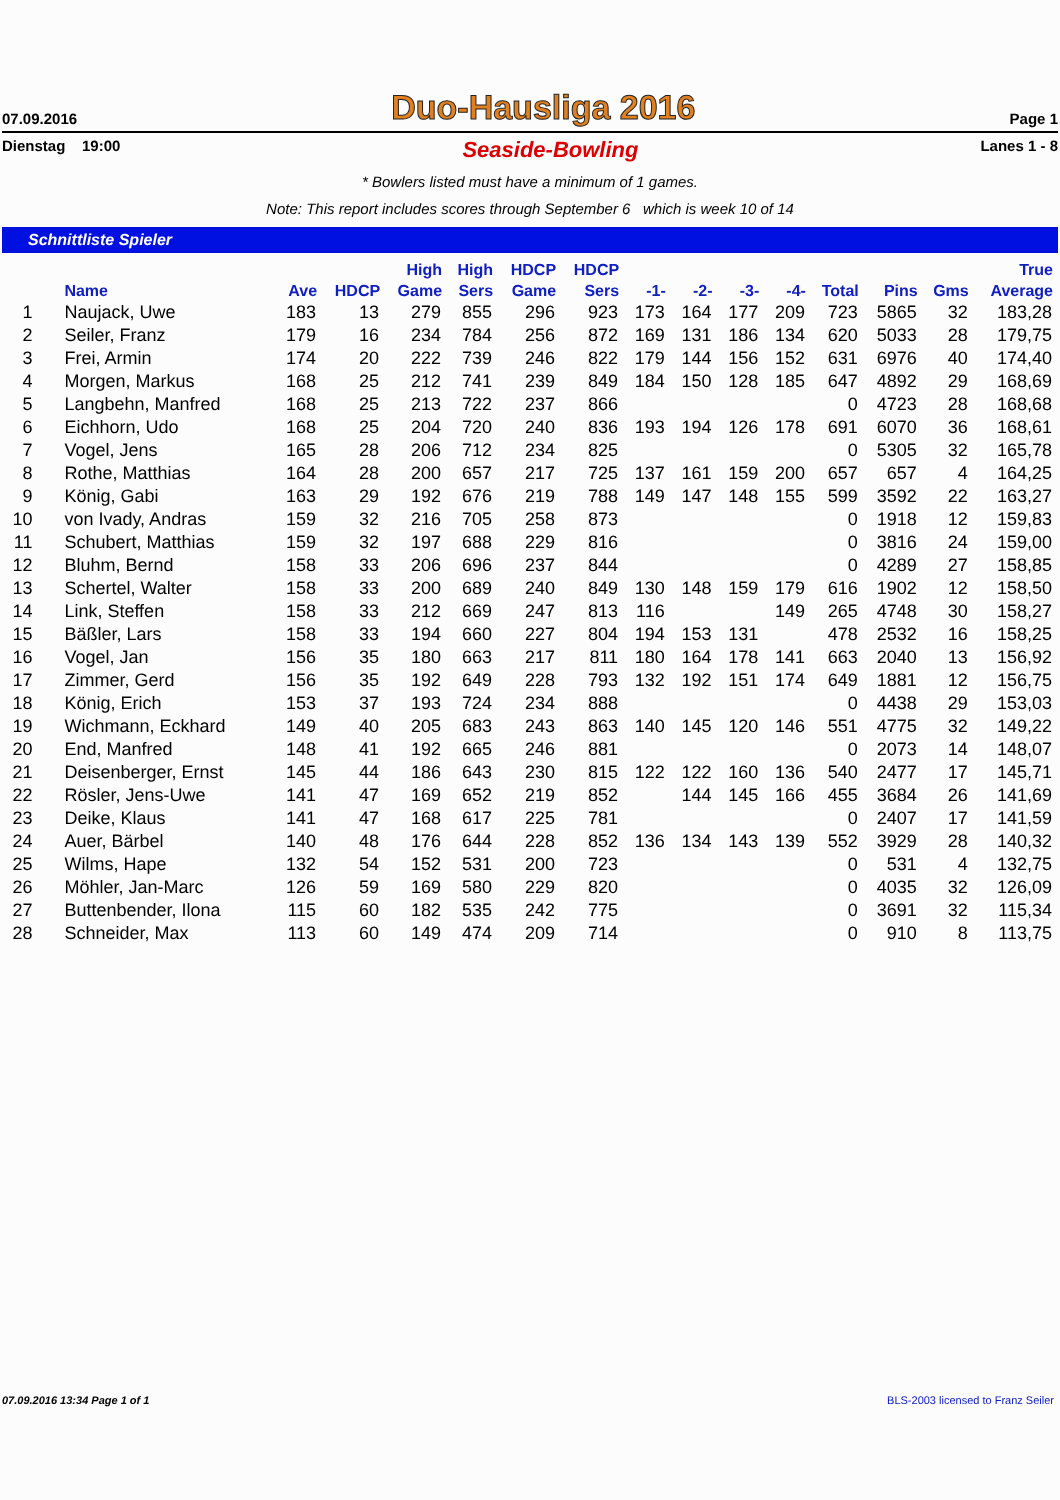07.09.2016 Duo-Hausliga 2016 Page 1
Dienstag 19:00 Seaside-Bowling Lanes 1 - 8
* Bowlers listed must have a minimum of 1 games.
Note: This report includes scores through September 6 which is week 10 of 14
Schnittliste Spieler
| | | | | High | High | HDCP | HDCP | | | | | | | | True |
| --- | --- | --- | --- | --- | --- | --- | --- | --- | --- | --- | --- | --- | --- | --- | --- |
| | Name | Ave | HDCP | Game | Sers | Game | Sers | -1- | -2- | -3- | -4- | Total | Pins | Gms | Average |
| 1 | Naujack, Uwe | 183 | 13 | 279 | 855 | 296 | 923 | 173 | 164 | 177 | 209 | 723 | 5865 | 32 | 183,28 |
| 2 | Seiler, Franz | 179 | 16 | 234 | 784 | 256 | 872 | 169 | 131 | 186 | 134 | 620 | 5033 | 28 | 179,75 |
| 3 | Frei, Armin | 174 | 20 | 222 | 739 | 246 | 822 | 179 | 144 | 156 | 152 | 631 | 6976 | 40 | 174,40 |
| 4 | Morgen, Markus | 168 | 25 | 212 | 741 | 239 | 849 | 184 | 150 | 128 | 185 | 647 | 4892 | 29 | 168,69 |
| 5 | Langbehn, Manfred | 168 | 25 | 213 | 722 | 237 | 866 | | | | | 0 | 4723 | 28 | 168,68 |
| 6 | Eichhorn, Udo | 168 | 25 | 204 | 720 | 240 | 836 | 193 | 194 | 126 | 178 | 691 | 6070 | 36 | 168,61 |
| 7 | Vogel, Jens | 165 | 28 | 206 | 712 | 234 | 825 | | | | | 0 | 5305 | 32 | 165,78 |
| 8 | Rothe, Matthias | 164 | 28 | 200 | 657 | 217 | 725 | 137 | 161 | 159 | 200 | 657 | 657 | 4 | 164,25 |
| 9 | König, Gabi | 163 | 29 | 192 | 676 | 219 | 788 | 149 | 147 | 148 | 155 | 599 | 3592 | 22 | 163,27 |
| 10 | von Ivady, Andras | 159 | 32 | 216 | 705 | 258 | 873 | | | | | 0 | 1918 | 12 | 159,83 |
| 11 | Schubert, Matthias | 159 | 32 | 197 | 688 | 229 | 816 | | | | | 0 | 3816 | 24 | 159,00 |
| 12 | Bluhm, Bernd | 158 | 33 | 206 | 696 | 237 | 844 | | | | | 0 | 4289 | 27 | 158,85 |
| 13 | Schertel, Walter | 158 | 33 | 200 | 689 | 240 | 849 | 130 | 148 | 159 | 179 | 616 | 1902 | 12 | 158,50 |
| 14 | Link, Steffen | 158 | 33 | 212 | 669 | 247 | 813 | 116 | | | 149 | 265 | 4748 | 30 | 158,27 |
| 15 | Bäßler, Lars | 158 | 33 | 194 | 660 | 227 | 804 | 194 | 153 | 131 | | 478 | 2532 | 16 | 158,25 |
| 16 | Vogel, Jan | 156 | 35 | 180 | 663 | 217 | 811 | 180 | 164 | 178 | 141 | 663 | 2040 | 13 | 156,92 |
| 17 | Zimmer, Gerd | 156 | 35 | 192 | 649 | 228 | 793 | 132 | 192 | 151 | 174 | 649 | 1881 | 12 | 156,75 |
| 18 | König, Erich | 153 | 37 | 193 | 724 | 234 | 888 | | | | | 0 | 4438 | 29 | 153,03 |
| 19 | Wichmann, Eckhard | 149 | 40 | 205 | 683 | 243 | 863 | 140 | 145 | 120 | 146 | 551 | 4775 | 32 | 149,22 |
| 20 | End, Manfred | 148 | 41 | 192 | 665 | 246 | 881 | | | | | 0 | 2073 | 14 | 148,07 |
| 21 | Deisenberger, Ernst | 145 | 44 | 186 | 643 | 230 | 815 | 122 | 122 | 160 | 136 | 540 | 2477 | 17 | 145,71 |
| 22 | Rösler, Jens-Uwe | 141 | 47 | 169 | 652 | 219 | 852 | | 144 | 145 | 166 | 455 | 3684 | 26 | 141,69 |
| 23 | Deike, Klaus | 141 | 47 | 168 | 617 | 225 | 781 | | | | | 0 | 2407 | 17 | 141,59 |
| 24 | Auer, Bärbel | 140 | 48 | 176 | 644 | 228 | 852 | 136 | 134 | 143 | 139 | 552 | 3929 | 28 | 140,32 |
| 25 | Wilms, Hape | 132 | 54 | 152 | 531 | 200 | 723 | | | | | 0 | 531 | 4 | 132,75 |
| 26 | Möhler, Jan-Marc | 126 | 59 | 169 | 580 | 229 | 820 | | | | | 0 | 4035 | 32 | 126,09 |
| 27 | Buttenbender, Ilona | 115 | 60 | 182 | 535 | 242 | 775 | | | | | 0 | 3691 | 32 | 115,34 |
| 28 | Schneider, Max | 113 | 60 | 149 | 474 | 209 | 714 | | | | | 0 | 910 | 8 | 113,75 |
07.09.2016 13:34 Page 1 of 1 BLS-2003 licensed to Franz Seiler